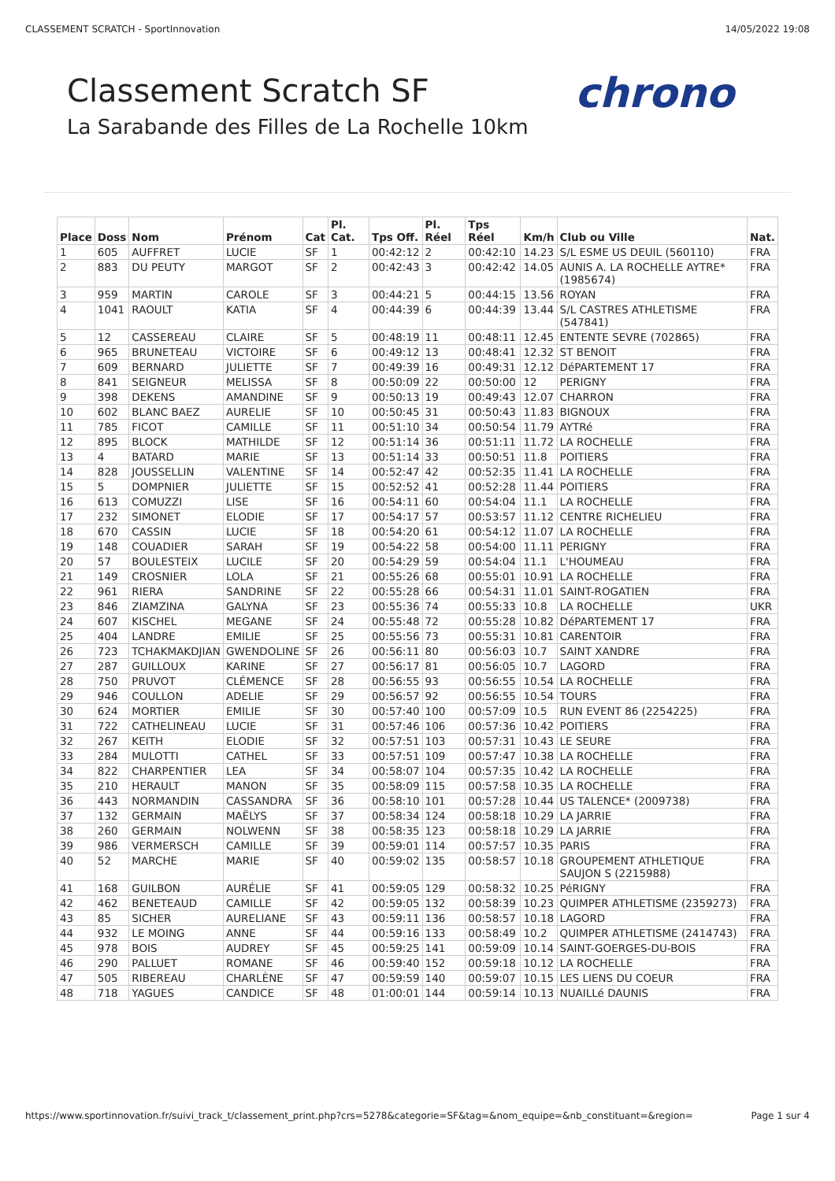CLASSEMENT SCRATCH - SportInnovation 14/05/2022 19:08
chrono
Classement Scratch SF
La Sarabande des Filles de La Rochelle 10km
| Place | Doss | Nom | Prénom | Cat | Pl. Cat. | Tps Off. | Pl. Réel | Tps Réel | Km/h | Club ou Ville | Nat. |
| --- | --- | --- | --- | --- | --- | --- | --- | --- | --- | --- | --- |
| 1 | 605 | AUFFRET | LUCIE | SF | 1 | 00:42:12 | 2 | 00:42:10 | 14.23 | S/L ESME US DEUIL (560110) | FRA |
| 2 | 883 | DU PEUTY | MARGOT | SF | 2 | 00:42:43 | 3 | 00:42:42 | 14.05 | AUNIS A. LA ROCHELLE AYTRE* (1985674) | FRA |
| 3 | 959 | MARTIN | CAROLE | SF | 3 | 00:44:21 | 5 | 00:44:15 | 13.56 | ROYAN | FRA |
| 4 | 1041 | RAOULT | KATIA | SF | 4 | 00:44:39 | 6 | 00:44:39 | 13.44 | S/L CASTRES ATHLETISME (547841) | FRA |
| 5 | 12 | CASSEREAU | CLAIRE | SF | 5 | 00:48:19 | 11 | 00:48:11 | 12.45 | ENTENTE SEVRE (702865) | FRA |
| 6 | 965 | BRUNETEAU | VICTOIRE | SF | 6 | 00:49:12 | 13 | 00:48:41 | 12.32 | ST BENOIT | FRA |
| 7 | 609 | BERNARD | JULIETTE | SF | 7 | 00:49:39 | 16 | 00:49:31 | 12.12 | DéPARTEMENT 17 | FRA |
| 8 | 841 | SEIGNEUR | MELISSA | SF | 8 | 00:50:09 | 22 | 00:50:00 | 12 | PERIGNY | FRA |
| 9 | 398 | DEKENS | AMANDINE | SF | 9 | 00:50:13 | 19 | 00:49:43 | 12.07 | CHARRON | FRA |
| 10 | 602 | BLANC BAEZ | AURELIE | SF | 10 | 00:50:45 | 31 | 00:50:43 | 11.83 | BIGNOUX | FRA |
| 11 | 785 | FICOT | CAMILLE | SF | 11 | 00:51:10 | 34 | 00:50:54 | 11.79 | AYTRé | FRA |
| 12 | 895 | BLOCK | MATHILDE | SF | 12 | 00:51:14 | 36 | 00:51:11 | 11.72 | LA ROCHELLE | FRA |
| 13 | 4 | BATARD | MARIE | SF | 13 | 00:51:14 | 33 | 00:50:51 | 11.8 | POITIERS | FRA |
| 14 | 828 | JOUSSELLIN | VALENTINE | SF | 14 | 00:52:47 | 42 | 00:52:35 | 11.41 | LA ROCHELLE | FRA |
| 15 | 5 | DOMPNIER | JULIETTE | SF | 15 | 00:52:52 | 41 | 00:52:28 | 11.44 | POITIERS | FRA |
| 16 | 613 | COMUZZI | LISE | SF | 16 | 00:54:11 | 60 | 00:54:04 | 11.1 | LA ROCHELLE | FRA |
| 17 | 232 | SIMONET | ELODIE | SF | 17 | 00:54:17 | 57 | 00:53:57 | 11.12 | CENTRE RICHELIEU | FRA |
| 18 | 670 | CASSIN | LUCIE | SF | 18 | 00:54:20 | 61 | 00:54:12 | 11.07 | LA ROCHELLE | FRA |
| 19 | 148 | COUADIER | SARAH | SF | 19 | 00:54:22 | 58 | 00:54:00 | 11.11 | PERIGNY | FRA |
| 20 | 57 | BOULESTEIX | LUCILE | SF | 20 | 00:54:29 | 59 | 00:54:04 | 11.1 | L'HOUMEAU | FRA |
| 21 | 149 | CROSNIER | LOLA | SF | 21 | 00:55:26 | 68 | 00:55:01 | 10.91 | LA ROCHELLE | FRA |
| 22 | 961 | RIERA | SANDRINE | SF | 22 | 00:55:28 | 66 | 00:54:31 | 11.01 | SAINT-ROGATIEN | FRA |
| 23 | 846 | ZIAMZINA | GALYNA | SF | 23 | 00:55:36 | 74 | 00:55:33 | 10.8 | LA ROCHELLE | UKR |
| 24 | 607 | KISCHEL | MEGANE | SF | 24 | 00:55:48 | 72 | 00:55:28 | 10.82 | DéPARTEMENT 17 | FRA |
| 25 | 404 | LANDRE | EMILIE | SF | 25 | 00:55:56 | 73 | 00:55:31 | 10.81 | CARENTOIR | FRA |
| 26 | 723 | TCHAKMAKDJIAN | GWENDOLINE | SF | 26 | 00:56:11 | 80 | 00:56:03 | 10.7 | SAINT XANDRE | FRA |
| 27 | 287 | GUILLOUX | KARINE | SF | 27 | 00:56:17 | 81 | 00:56:05 | 10.7 | LAGORD | FRA |
| 28 | 750 | PRUVOT | CLÉMENCE | SF | 28 | 00:56:55 | 93 | 00:56:55 | 10.54 | LA ROCHELLE | FRA |
| 29 | 946 | COULLON | ADELIE | SF | 29 | 00:56:57 | 92 | 00:56:55 | 10.54 | TOURS | FRA |
| 30 | 624 | MORTIER | EMILIE | SF | 30 | 00:57:40 | 100 | 00:57:09 | 10.5 | RUN EVENT 86 (2254225) | FRA |
| 31 | 722 | CATHELINEAU | LUCIE | SF | 31 | 00:57:46 | 106 | 00:57:36 | 10.42 | POITIERS | FRA |
| 32 | 267 | KEITH | ELODIE | SF | 32 | 00:57:51 | 103 | 00:57:31 | 10.43 | LE SEURE | FRA |
| 33 | 284 | MULOTTI | CATHEL | SF | 33 | 00:57:51 | 109 | 00:57:47 | 10.38 | LA ROCHELLE | FRA |
| 34 | 822 | CHARPENTIER | LEA | SF | 34 | 00:58:07 | 104 | 00:57:35 | 10.42 | LA ROCHELLE | FRA |
| 35 | 210 | HERAULT | MANON | SF | 35 | 00:58:09 | 115 | 00:57:58 | 10.35 | LA ROCHELLE | FRA |
| 36 | 443 | NORMANDIN | CASSANDRA | SF | 36 | 00:58:10 | 101 | 00:57:28 | 10.44 | US TALENCE* (2009738) | FRA |
| 37 | 132 | GERMAIN | MAËLYS | SF | 37 | 00:58:34 | 124 | 00:58:18 | 10.29 | LA JARRIE | FRA |
| 38 | 260 | GERMAIN | NOLWENN | SF | 38 | 00:58:35 | 123 | 00:58:18 | 10.29 | LA JARRIE | FRA |
| 39 | 986 | VERMERSCH | CAMILLE | SF | 39 | 00:59:01 | 114 | 00:57:57 | 10.35 | PARIS | FRA |
| 40 | 52 | MARCHE | MARIE | SF | 40 | 00:59:02 | 135 | 00:58:57 | 10.18 | GROUPEMENT ATHLETIQUE SAUJON S (2215988) | FRA |
| 41 | 168 | GUILBON | AURÉLIE | SF | 41 | 00:59:05 | 129 | 00:58:32 | 10.25 | PéRIGNY | FRA |
| 42 | 462 | BENETEAUD | CAMILLE | SF | 42 | 00:59:05 | 132 | 00:58:39 | 10.23 | QUIMPER ATHLETISME (2359273) | FRA |
| 43 | 85 | SICHER | AURELIANE | SF | 43 | 00:59:11 | 136 | 00:58:57 | 10.18 | LAGORD | FRA |
| 44 | 932 | LE MOING | ANNE | SF | 44 | 00:59:16 | 133 | 00:58:49 | 10.2 | QUIMPER ATHLETISME (2414743) | FRA |
| 45 | 978 | BOIS | AUDREY | SF | 45 | 00:59:25 | 141 | 00:59:09 | 10.14 | SAINT-GOERGES-DU-BOIS | FRA |
| 46 | 290 | PALLUET | ROMANE | SF | 46 | 00:59:40 | 152 | 00:59:18 | 10.12 | LA ROCHELLE | FRA |
| 47 | 505 | RIBEREAU | CHARLÈNE | SF | 47 | 00:59:59 | 140 | 00:59:07 | 10.15 | LES LIENS DU COEUR | FRA |
| 48 | 718 | YAGUES | CANDICE | SF | 48 | 01:00:01 | 144 | 00:59:14 | 10.13 | NUAILLé DAUNIS | FRA |
https://www.sportinnovation.fr/suivi_track_t/classement_print.php?crs=5278&categorie=SF&tag=&nom_equipe=&nb_constituant=&region= Page 1 sur 4